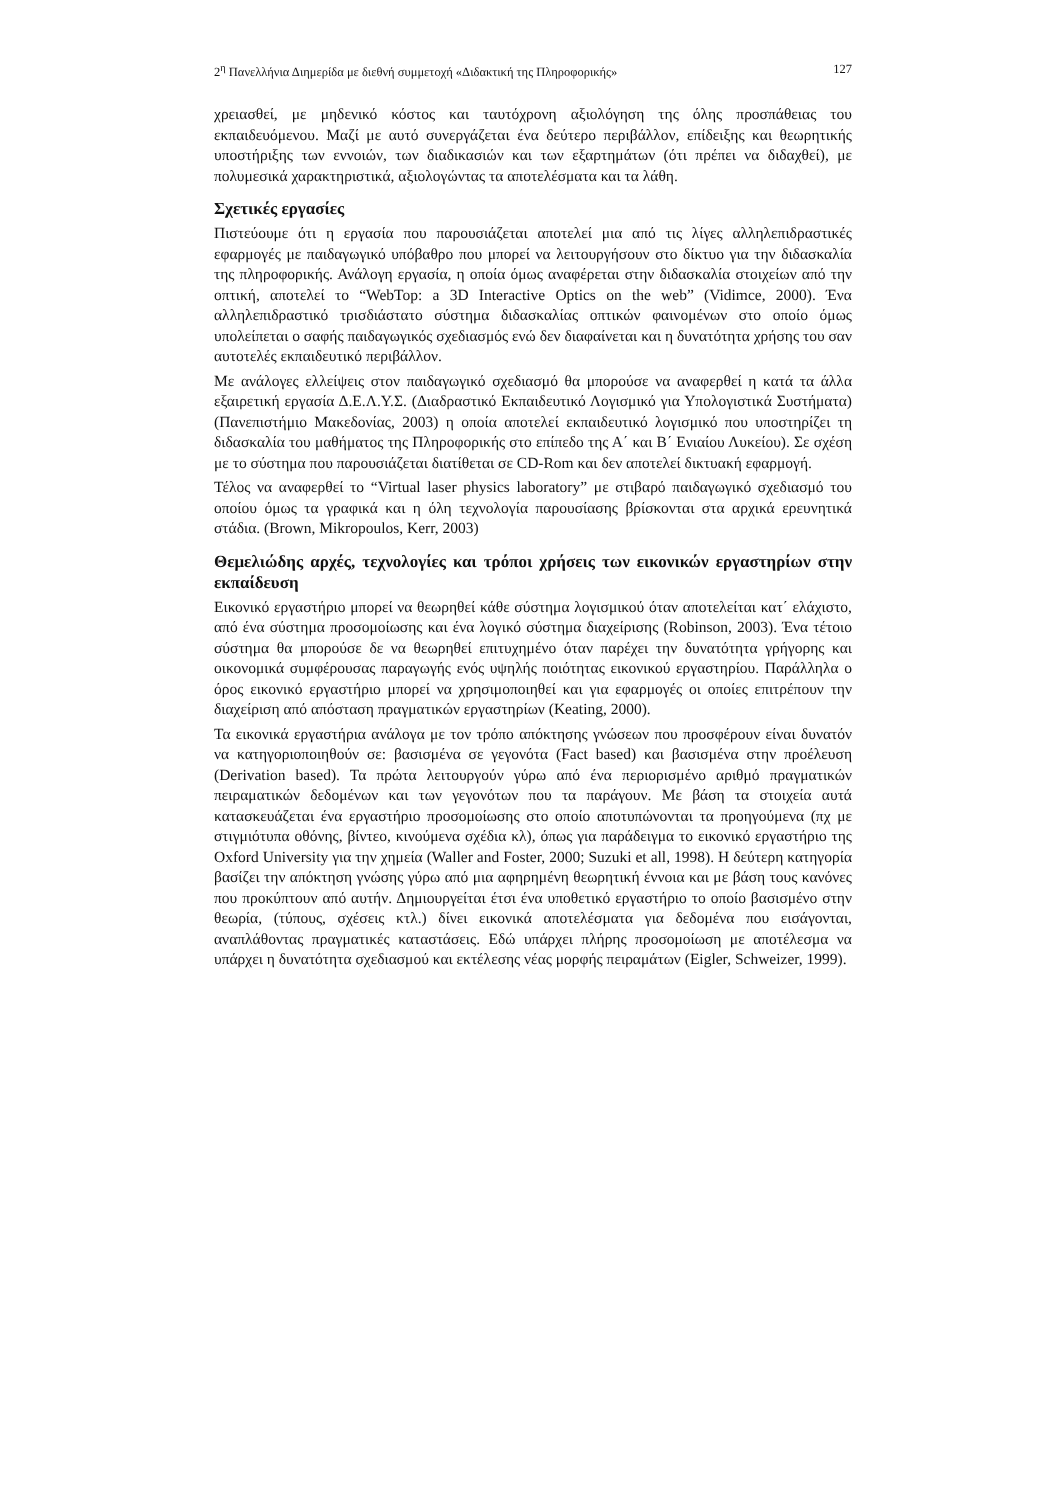2<sup>η</sup> Πανελλήνια Διημερίδα με διεθνή συμμετοχή «Διδακτική της Πληροφορικής» 127
χρειασθεί, με μηδενικό κόστος και ταυτόχρονη αξιολόγηση της όλης προσπάθειας του εκπαιδευόμενου. Μαζί με αυτό συνεργάζεται ένα δεύτερο περιβάλλον, επίδειξης και θεωρητικής υποστήριξης των εννοιών, των διαδικασιών και των εξαρτημάτων (ότι πρέπει να διδαχθεί), με πολυμεσικά χαρακτηριστικά, αξιολογώντας τα αποτελέσματα και τα λάθη.
Σχετικές εργασίες
Πιστεύουμε ότι η εργασία που παρουσιάζεται αποτελεί μια από τις λίγες αλληλεπιδραστικές εφαρμογές με παιδαγωγικό υπόβαθρο που μπορεί να λειτουργήσουν στο δίκτυο για την διδασκαλία της πληροφορικής. Ανάλογη εργασία, η οποία όμως αναφέρεται στην διδασκαλία στοιχείων από την οπτική, αποτελεί το “WebTop: a 3D Interactive Optics on the web” (Vidimce, 2000). Ένα αλληλεπιδραστικό τρισδιάστατο σύστημα διδασκαλίας οπτικών φαινομένων στο οποίο όμως υπολείπεται ο σαφής παιδαγωγικός σχεδιασμός ενώ δεν διαφαίνεται και η δυνατότητα χρήσης του σαν αυτοτελές εκπαιδευτικό περιβάλλον.
Με ανάλογες ελλείψεις στον παιδαγωγικό σχεδιασμό θα μπορούσε να αναφερθεί η κατά τα άλλα εξαιρετική εργασία Δ.Ε.Λ.Υ.Σ. (Διαδραστικό Εκπαιδευτικό Λογισμικό για Υπολογιστικά Συστήματα) (Πανεπιστήμιο Μακεδονίας, 2003) η οποία αποτελεί εκπαιδευτικό λογισμικό που υποστηρίζει τη διδασκαλία του μαθήματος της Πληροφορικής στο επίπεδο της Α΄ και Β΄ Ενιαίου Λυκείου). Σε σχέση με το σύστημα που παρουσιάζεται διατίθεται σε CD-Rom και δεν αποτελεί δικτυακή εφαρμογή.
Τέλος να αναφερθεί το “Virtual laser physics laboratory” με στιβαρό παιδαγωγικό σχεδιασμό του οποίου όμως τα γραφικά και η όλη τεχνολογία παρουσίασης βρίσκονται στα αρχικά ερευνητικά στάδια. (Brown, Mikropoulos, Kerr, 2003)
Θεμελιώδης αρχές, τεχνολογίες και τρόποι χρήσεις των εικονικών εργαστηρίων στην εκπαίδευση
Εικονικό εργαστήριο μπορεί να θεωρηθεί κάθε σύστημα λογισμικού όταν αποτελείται κατ΄ ελάχιστο, από ένα σύστημα προσομοίωσης και ένα λογικό σύστημα διαχείρισης (Robinson, 2003). Ένα τέτοιο σύστημα θα μπορούσε δε να θεωρηθεί επιτυχημένο όταν παρέχει την δυνατότητα γρήγορης και οικονομικά συμφέρουσας παραγωγής ενός υψηλής ποιότητας εικονικού εργαστηρίου. Παράλληλα ο όρος εικονικό εργαστήριο μπορεί να χρησιμοποιηθεί και για εφαρμογές οι οποίες επιτρέπουν την διαχείριση από απόσταση πραγματικών εργαστηρίων (Keating, 2000).
Τα εικονικά εργαστήρια ανάλογα με τον τρόπο απόκτησης γνώσεων που προσφέρουν είναι δυνατόν να κατηγοριοποιηθούν σε: βασισμένα σε γεγονότα (Fact based) και βασισμένα στην προέλευση (Derivation based). Τα πρώτα λειτουργούν γύρω από ένα περιορισμένο αριθμό πραγματικών πειραματικών δεδομένων και των γεγονότων που τα παράγουν. Με βάση τα στοιχεία αυτά κατασκευάζεται ένα εργαστήριο προσομοίωσης στο οποίο αποτυπώνονται τα προηγούμενα (πχ με στιγμιότυπα οθόνης, βίντεο, κινούμενα σχέδια κλ), όπως για παράδειγμα το εικονικό εργαστήριο της Oxford University για την χημεία (Waller and Foster, 2000; Suzuki et all, 1998). Η δεύτερη κατηγορία βασίζει την απόκτηση γνώσης γύρω από μια αφηρημένη θεωρητική έννοια και με βάση τους κανόνες που προκύπτουν από αυτήν. Δημιουργείται έτσι ένα υποθετικό εργαστήριο το οποίο βασισμένο στην θεωρία, (τύπους, σχέσεις κτλ.) δίνει εικονικά αποτελέσματα για δεδομένα που εισάγονται, αναπλάθοντας πραγματικές καταστάσεις. Εδώ υπάρχει πλήρης προσομοίωση με αποτέλεσμα να υπάρχει η δυνατότητα σχεδιασμού και εκτέλεσης νέας μορφής πειραμάτων (Eigler, Schweizer, 1999).